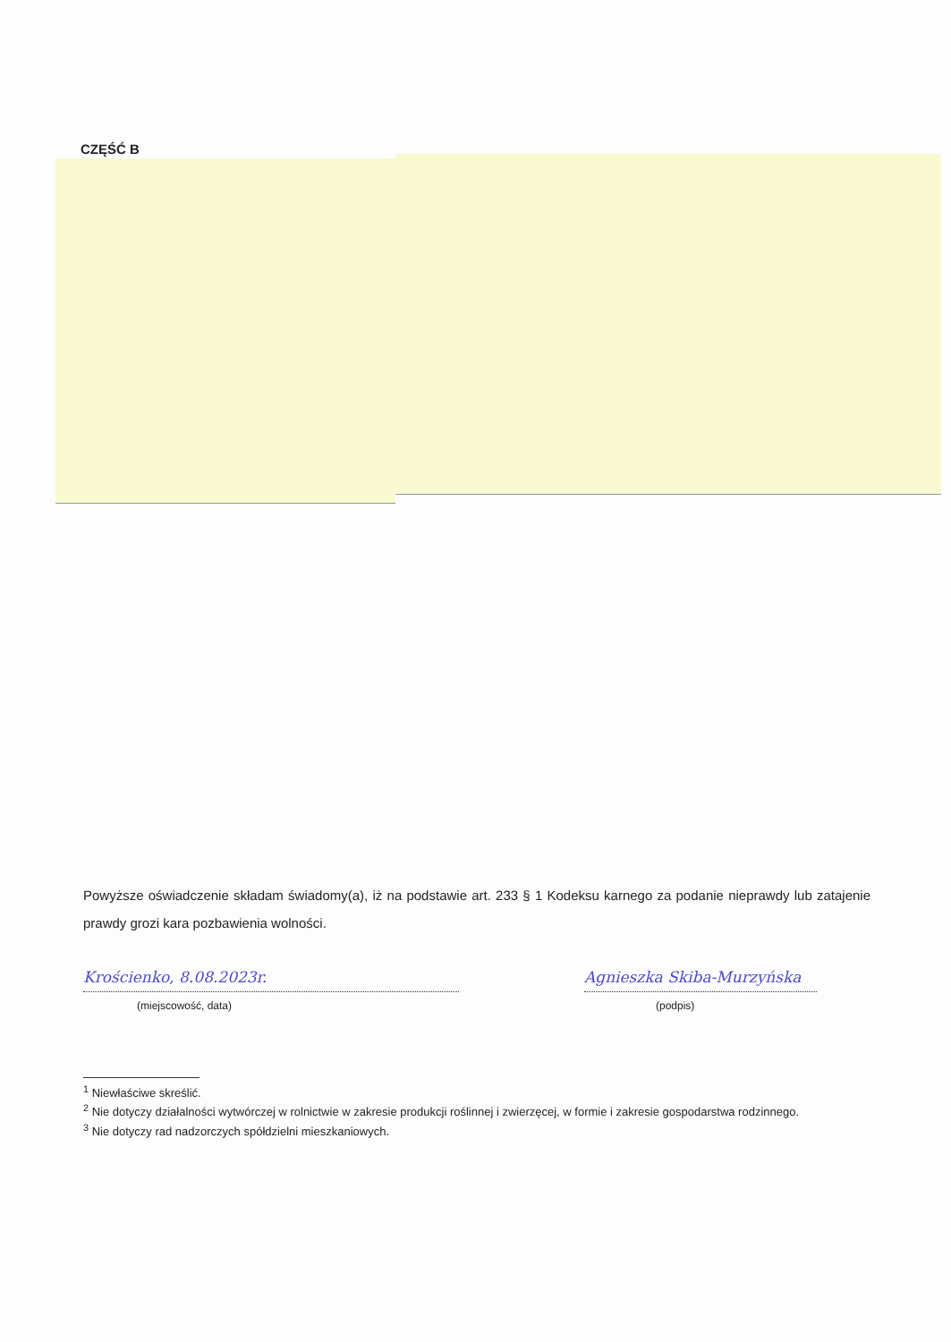CZĘŚĆ B
Powyższe oświadczenie składam świadomy(a), iż na podstawie art. 233 § 1 Kodeksu karnego za podanie nieprawdy lub zatajenie prawdy grozi kara pozbawienia wolności.
Krościenko, 8.08.2023r.
(miejscowość, data)
Agnieszka Skiba-Murzyńska
(podpis)
<sup>1</sup> Niewłaściwe skreślić.
<sup>2</sup> Nie dotyczy działalności wytwórczej w rolnictwie w zakresie produkcji roślinnej i zwierzęcej, w formie i zakresie gospodarstwa rodzinnego.
<sup>3</sup> Nie dotyczy rad nadzorczych spółdzielni mieszkaniowych.